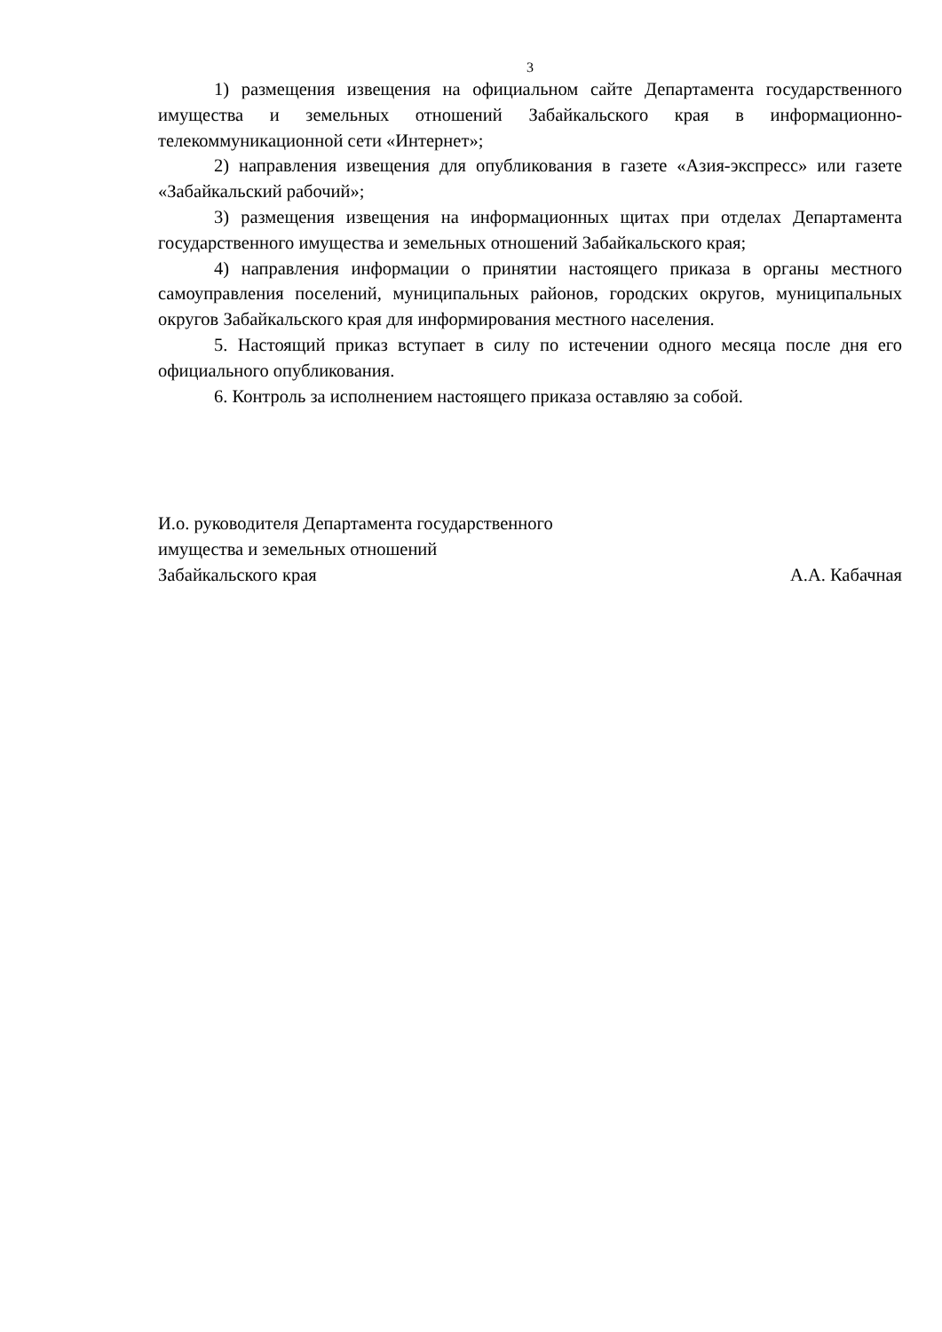3
1) размещения извещения на официальном сайте Департамента государственного имущества и земельных отношений Забайкальского края в информационно-телекоммуникационной сети «Интернет»;
2) направления извещения для опубликования в газете «Азия-экспресс» или газете «Забайкальский рабочий»;
3) размещения извещения на информационных щитах при отделах Департамента государственного имущества и земельных отношений Забайкальского края;
4) направления информации о принятии настоящего приказа в органы местного самоуправления поселений, муниципальных районов, городских округов, муниципальных округов Забайкальского края для информирования местного населения.
5. Настоящий приказ вступает в силу по истечении одного месяца после дня его официального опубликования.
6. Контроль за исполнением настоящего приказа оставляю за собой.
И.о. руководителя Департамента государственного
имущества и земельных отношений
Забайкальского края
А.А. Кабачная